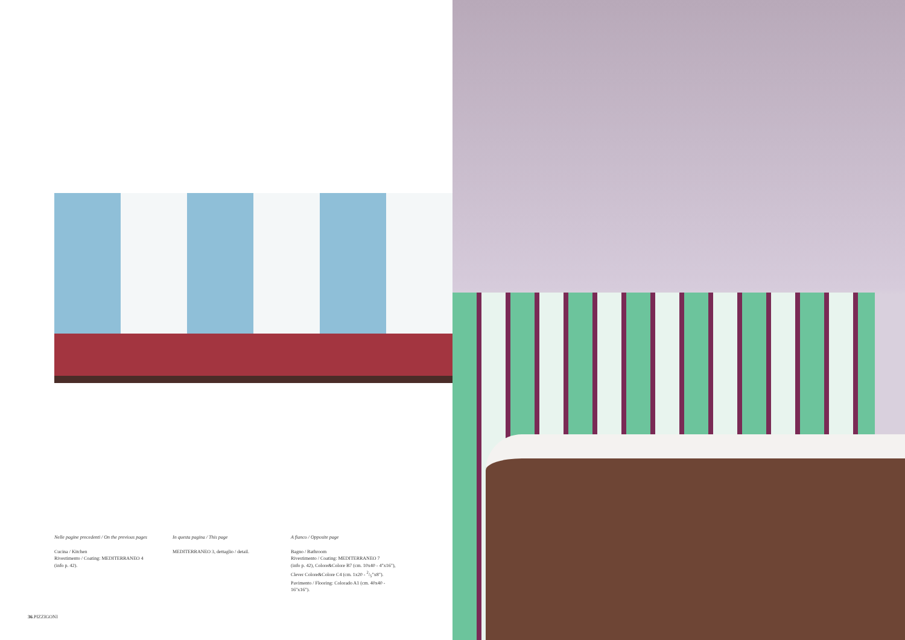Nelle pagine precedenti / On the previous pages
Cucina / Kitchen
Rivestimento / Coating: MEDITERRANEO 4
(info p. 42).
In questa pagina / This page
MEDITERRANEO 3, dettaglio / detail.
A fianco / Opposite page
Bagno / Bathroom
Rivestimento / Coating: MEDITERRANEO 7
(info p. 42), Colore&Colore B7 (cm. 10x40 - 4"x16"),
Clever Colore&Colore C4 (cm. 1x20 - 2/5"x8").
Pavimento / Flooring: Colorado A1 (cm. 40x40 -
16"x16").
36.PIZZIGONI